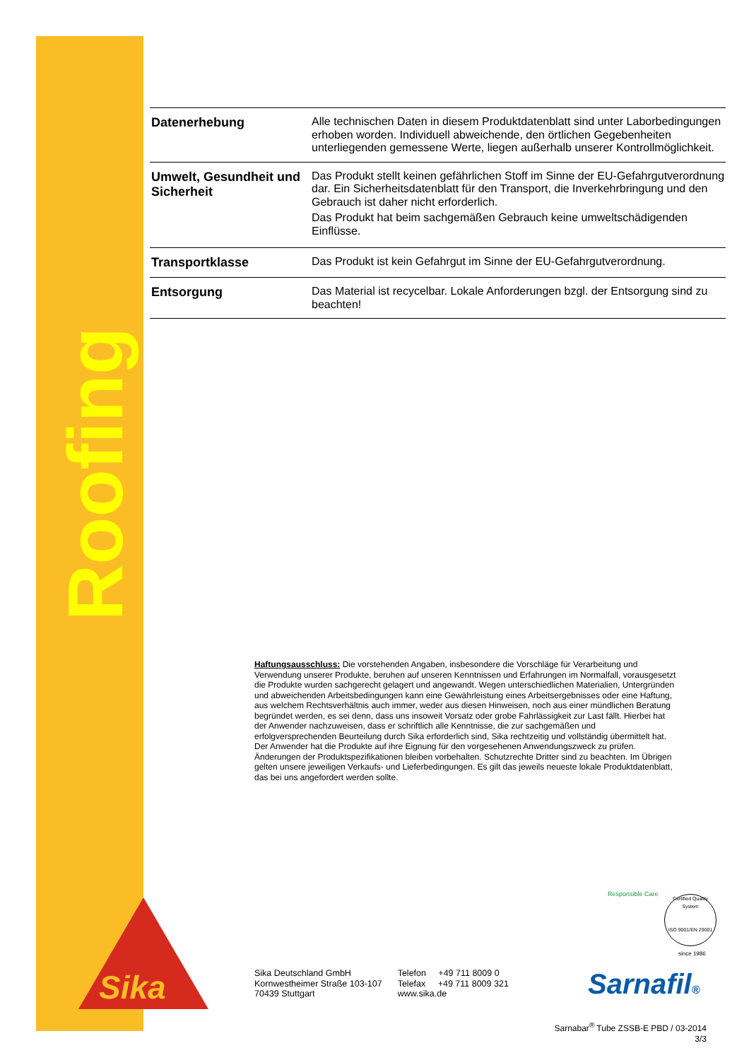Roofing
| Datenerhebung | Alle technischen Daten in diesem Produktdatenblatt sind unter Laborbedingungen erhoben worden. Individuell abweichende, den örtlichen Gegebenheiten unterliegenden gemessene Werte, liegen außerhalb unserer Kontrollmöglichkeit. |
| Umwelt, Gesundheit und Sicherheit | Das Produkt stellt keinen gefährlichen Stoff im Sinne der EU-Gefahrgutverordnung dar. Ein Sicherheitsdatenblatt für den Transport, die Inverkehrbringung und den Gebrauch ist daher nicht erforderlich. Das Produkt hat beim sachgemäßen Gebrauch keine umweltschädigenden Einflüsse. |
| Transportklasse | Das Produkt ist kein Gefahrgut im Sinne der EU-Gefahrgutverordnung. |
| Entsorgung | Das Material ist recycelbar. Lokale Anforderungen bzgl. der Entsorgung sind zu beachten! |
Haftungsausschluss: Die vorstehenden Angaben, insbesondere die Vorschläge für Verarbeitung und Verwendung unserer Produkte, beruhen auf unseren Kenntnissen und Erfahrungen im Normalfall, vorausgesetzt die Produkte wurden sachgerecht gelagert und angewandt. Wegen unterschiedlichen Materialien, Untergründen und abweichenden Arbeitsbedingungen kann eine Gewährleistung eines Arbeitsergebnisses oder eine Haftung, aus welchem Rechtsverhältnis auch immer, weder aus diesen Hinweisen, noch aus einer mündlichen Beratung begründet werden, es sei denn, dass uns insoweit Vorsatz oder grobe Fahrlässigkeit zur Last fällt. Hierbei hat der Anwender nachzuweisen, dass er schriftlich alle Kenntnisse, die zur sachgemäßen und erfolgversprechenden Beurteilung durch Sika erforderlich sind, Sika rechtzeitig und vollständig übermittelt hat. Der Anwender hat die Produkte auf ihre Eignung für den vorgesehenen Anwendungszweck zu prüfen. Änderungen der Produktspezifikationen bleiben vorbehalten. Schutzrechte Dritter sind zu beachten. Im Übrigen gelten unsere jeweiligen Verkaufs- und Lieferbedingungen. Es gilt das jeweils neueste lokale Produktdatenblatt, das bei uns angefordert werden sollte.
Sika
Sika Deutschland GmbH
Kornwestheimer Straße 103-107
70439 Stuttgart
Telefon +49 711 8009 0
Telefax +49 711 8009 321
www.sika.de
Responsible Care
Certified Quality System
ISO 9001/EN 29001
since 1986
Sarnafil®
Sarnabar<sup>®</sup> Tube ZSSB-E PBD / 03-2014
3/3